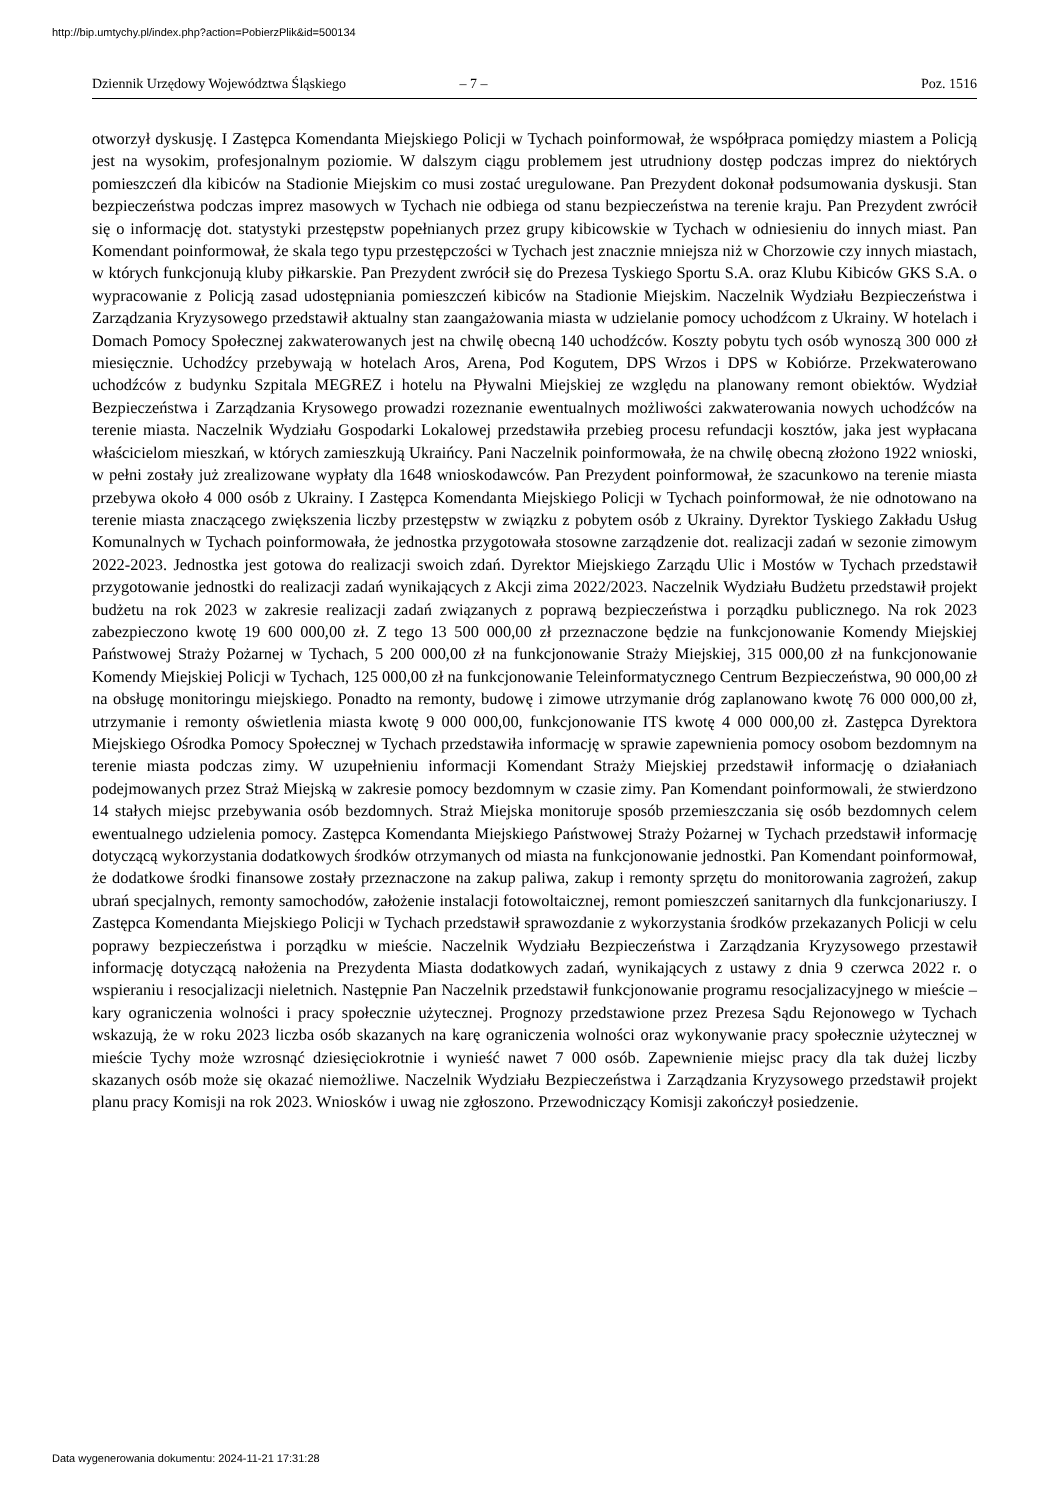http://bip.umtychy.pl/index.php?action=PobierzPlik&id=500134
Dziennik Urzędowy Województwa Śląskiego – 7 – Poz. 1516
otworzył dyskusję. I Zastępca Komendanta Miejskiego Policji w Tychach poinformował, że współpraca pomiędzy miastem a Policją jest na wysokim, profesjonalnym poziomie. W dalszym ciągu problemem jest utrudniony dostęp podczas imprez do niektórych pomieszczeń dla kibiców na Stadionie Miejskim co musi zostać uregulowane. Pan Prezydent dokonał podsumowania dyskusji. Stan bezpieczeństwa podczas imprez masowych w Tychach nie odbiega od stanu bezpieczeństwa na terenie kraju. Pan Prezydent zwrócił się o informację dot. statystyki przestępstw popełnianych przez grupy kibicowskie w Tychach w odniesieniu do innych miast. Pan Komendant poinformował, że skala tego typu przestępczości w Tychach jest znacznie mniejsza niż w Chorzowie czy innych miastach, w których funkcjonują kluby piłkarskie. Pan Prezydent zwrócił się do Prezesa Tyskiego Sportu S.A. oraz Klubu Kibiców GKS S.A. o wypracowanie z Policją zasad udostępniania pomieszczeń kibiców na Stadionie Miejskim. Naczelnik Wydziału Bezpieczeństwa i Zarządzania Kryzysowego przedstawił aktualny stan zaangażowania miasta w udzielanie pomocy uchodźcom z Ukrainy. W hotelach i Domach Pomocy Społecznej zakwaterowanych jest na chwilę obecną 140 uchodźców. Koszty pobytu tych osób wynoszą 300 000 zł miesięcznie. Uchodźcy przebywają w hotelach Aros, Arena, Pod Kogutem, DPS Wrzos i DPS w Kobiórze. Przekwaterowano uchodźców z budynku Szpitala MEGREZ i hotelu na Pływalni Miejskiej ze względu na planowany remont obiektów. Wydział Bezpieczeństwa i Zarządzania Krysowego prowadzi rozeznanie ewentualnych możliwości zakwaterowania nowych uchodźców na terenie miasta. Naczelnik Wydziału Gospodarki Lokalowej przedstawiła przebieg procesu refundacji kosztów, jaka jest wypłacana właścicielom mieszkań, w których zamieszkują Ukraińcy. Pani Naczelnik poinformowała, że na chwilę obecną złożono 1922 wnioski, w pełni zostały już zrealizowane wypłaty dla 1648 wnioskodawców. Pan Prezydent poinformował, że szacunkowo na terenie miasta przebywa około 4 000 osób z Ukrainy. I Zastępca Komendanta Miejskiego Policji w Tychach poinformował, że nie odnotowano na terenie miasta znaczącego zwiększenia liczby przestępstw w związku z pobytem osób z Ukrainy. Dyrektor Tyskiego Zakładu Usług Komunalnych w Tychach poinformowała, że jednostka przygotowała stosowne zarządzenie dot. realizacji zadań w sezonie zimowym 2022-2023. Jednostka jest gotowa do realizacji swoich zdań. Dyrektor Miejskiego Zarządu Ulic i Mostów w Tychach przedstawił przygotowanie jednostki do realizacji zadań wynikających z Akcji zima 2022/2023. Naczelnik Wydziału Budżetu przedstawił projekt budżetu na rok 2023 w zakresie realizacji zadań związanych z poprawą bezpieczeństwa i porządku publicznego. Na rok 2023 zabezpieczono kwotę 19 600 000,00 zł. Z tego 13 500 000,00 zł przeznaczone będzie na funkcjonowanie Komendy Miejskiej Państwowej Straży Pożarnej w Tychach, 5 200 000,00 zł na funkcjonowanie Straży Miejskiej, 315 000,00 zł na funkcjonowanie Komendy Miejskiej Policji w Tychach, 125 000,00 zł na funkcjonowanie Teleinformatycznego Centrum Bezpieczeństwa, 90 000,00 zł na obsługę monitoringu miejskiego. Ponadto na remonty, budowę i zimowe utrzymanie dróg zaplanowano kwotę 76 000 000,00 zł, utrzymanie i remonty oświetlenia miasta kwotę 9 000 000,00, funkcjonowanie ITS kwotę 4 000 000,00 zł. Zastępca Dyrektora Miejskiego Ośrodka Pomocy Społecznej w Tychach przedstawiła informację w sprawie zapewnienia pomocy osobom bezdomnym na terenie miasta podczas zimy. W uzupełnieniu informacji Komendant Straży Miejskiej przedstawił informację o działaniach podejmowanych przez Straż Miejską w zakresie pomocy bezdomnym w czasie zimy. Pan Komendant poinformowali, że stwierdzono 14 stałych miejsc przebywania osób bezdomnych. Straż Miejska monitoruje sposób przemieszczania się osób bezdomnych celem ewentualnego udzielenia pomocy. Zastępca Komendanta Miejskiego Państwowej Straży Pożarnej w Tychach przedstawił informację dotyczącą wykorzystania dodatkowych środków otrzymanych od miasta na funkcjonowanie jednostki. Pan Komendant poinformował, że dodatkowe środki finansowe zostały przeznaczone na zakup paliwa, zakup i remonty sprzętu do monitorowania zagrożeń, zakup ubrań specjalnych, remonty samochodów, założenie instalacji fotowoltaicznej, remont pomieszczeń sanitarnych dla funkcjonariuszy. I Zastępca Komendanta Miejskiego Policji w Tychach przedstawił sprawozdanie z wykorzystania środków przekazanych Policji w celu poprawy bezpieczeństwa i porządku w mieście. Naczelnik Wydziału Bezpieczeństwa i Zarządzania Kryzysowego przestawił informację dotyczącą nałożenia na Prezydenta Miasta dodatkowych zadań, wynikających z ustawy z dnia 9 czerwca 2022 r. o wspieraniu i resocjalizacji nieletnich. Następnie Pan Naczelnik przedstawił funkcjonowanie programu resocjalizacyjnego w mieście – kary ograniczenia wolności i pracy społecznie użytecznej. Prognozy przedstawione przez Prezesa Sądu Rejonowego w Tychach wskazują, że w roku 2023 liczba osób skazanych na karę ograniczenia wolności oraz wykonywanie pracy społecznie użytecznej w mieście Tychy może wzrosnąć dziesięciokrotnie i wynieść nawet 7 000 osób. Zapewnienie miejsc pracy dla tak dużej liczby skazanych osób może się okazać niemożliwe. Naczelnik Wydziału Bezpieczeństwa i Zarządzania Kryzysowego przedstawił projekt planu pracy Komisji na rok 2023. Wniosków i uwag nie zgłoszono. Przewodniczący Komisji zakończył posiedzenie.
Data wygenerowania dokumentu: 2024-11-21 17:31:28